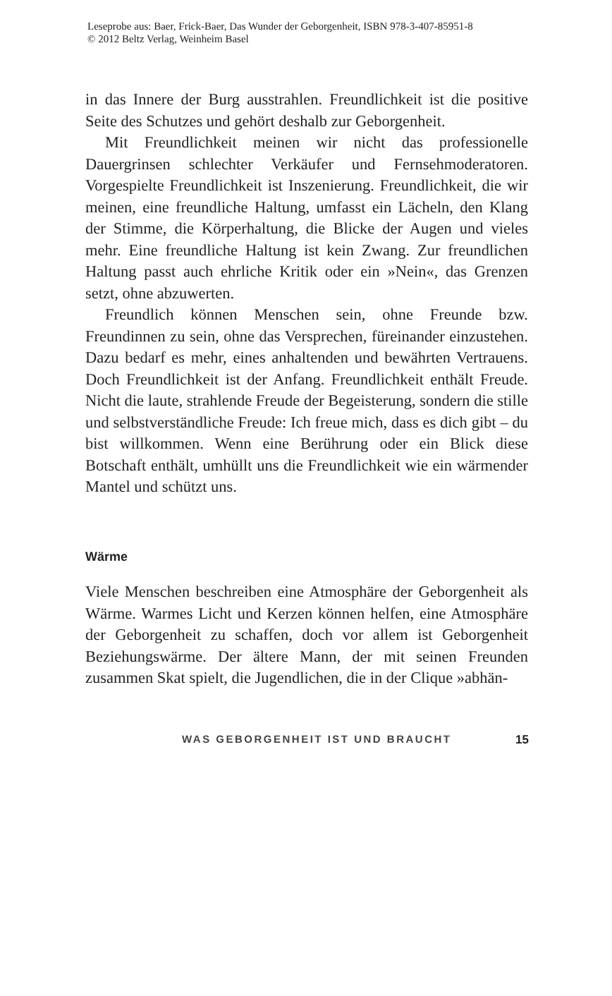Leseprobe aus: Baer, Frick-Baer, Das Wunder der Geborgenheit, ISBN 978-3-407-85951-8
© 2012 Beltz Verlag, Weinheim Basel
in das Innere der Burg ausstrahlen. Freundlichkeit ist die positive Seite des Schutzes und gehört deshalb zur Geborgenheit.
Mit Freundlichkeit meinen wir nicht das professionelle Dauergrinsen schlechter Verkäufer und Fernsehmoderatoren. Vorgespielte Freundlichkeit ist Inszenierung. Freundlichkeit, die wir meinen, eine freundliche Haltung, umfasst ein Lächeln, den Klang der Stimme, die Körperhaltung, die Blicke der Augen und vieles mehr. Eine freundliche Haltung ist kein Zwang. Zur freundlichen Haltung passt auch ehrliche Kritik oder ein »Nein«, das Grenzen setzt, ohne abzuwerten.
Freundlich können Menschen sein, ohne Freunde bzw. Freundinnen zu sein, ohne das Versprechen, füreinander einzustehen. Dazu bedarf es mehr, eines anhaltenden und bewährten Vertrauens. Doch Freundlichkeit ist der Anfang. Freundlichkeit enthält Freude. Nicht die laute, strahlende Freude der Begeisterung, sondern die stille und selbstverständliche Freude: Ich freue mich, dass es dich gibt – du bist willkommen. Wenn eine Berührung oder ein Blick diese Botschaft enthält, umhüllt uns die Freundlichkeit wie ein wärmender Mantel und schützt uns.
Wärme
Viele Menschen beschreiben eine Atmosphäre der Geborgenheit als Wärme. Warmes Licht und Kerzen können helfen, eine Atmosphäre der Geborgenheit zu schaffen, doch vor allem ist Geborgenheit Beziehungswärme. Der ältere Mann, der mit seinen Freunden zusammen Skat spielt, die Jugendlichen, die in der Clique »abhän-
WAS GEBORGENHEIT IST UND BRAUCHT 15